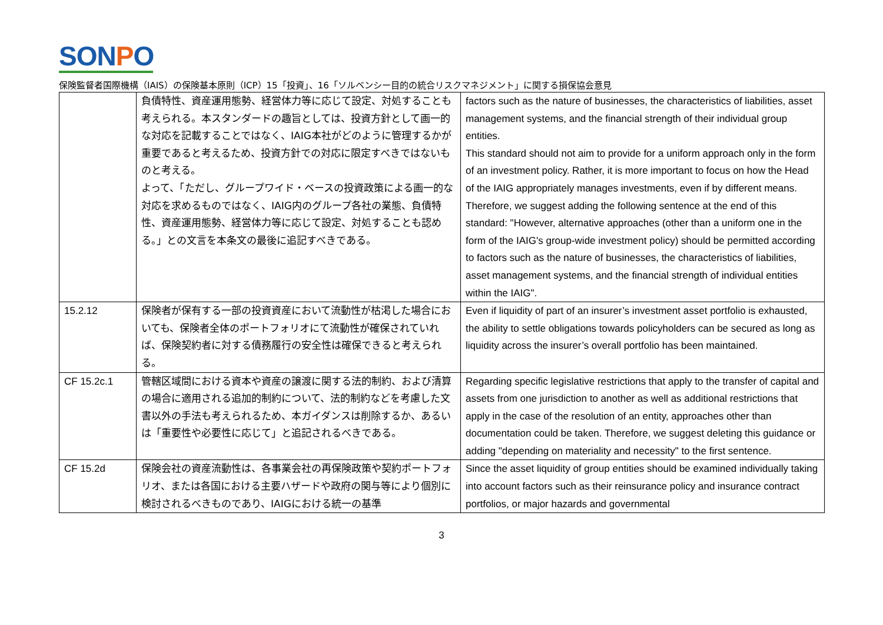SONPO
保険監督者国際機構（IAIS）の保険基本原則（ICP）15「投資」、16「ソルベンシー目的の統合リスクマネジメント」に関する損保協会意見
| | 負債特性、資産運用態勢、経営体力等に応じて設定、対処することも考えられる。本スタンダードの趣旨としては、投資方針として画一的な対応を記載することではなく、IAIG本社がどのように管理するかが重要であると考えるため、投資方針での対応に限定すべきではないものと考える。 よって、「ただし、グループワイド・ベースの投資政策による画一的な対応を求めるものではなく、IAIG内のグループ各社の業態、負債特性、資産運用態勢、経営体力等に応じて設定、対処することも認める。」との文言を本条文の最後に追記すべきである。 | factors such as the nature of businesses, the characteristics of liabilities, asset management systems, and the financial strength of their individual group entities. This standard should not aim to provide for a uniform approach only in the form of an investment policy. Rather, it is more important to focus on how the Head of the IAIG appropriately manages investments, even if by different means. Therefore, we suggest adding the following sentence at the end of this standard: "However, alternative approaches (other than a uniform one in the form of the IAIG's group-wide investment policy) should be permitted according to factors such as the nature of businesses, the characteristics of liabilities, asset management systems, and the financial strength of individual entities within the IAIG". |
| 15.2.12 | 保険者が保有する一部の投資資産において流動性が枯渇した場合においても、保険者全体のポートフォリオにて流動性が確保されていれば、保険契約者に対する債務履行の安全性は確保できると考えられる。 | Even if liquidity of part of an insurer’s investment asset portfolio is exhausted, the ability to settle obligations towards policyholders can be secured as long as liquidity across the insurer’s overall portfolio has been maintained. |
| CF 15.2c.1 | 管轄区域間における資本や資産の譲渡に関する法的制約、および清算の場合に適用される追加的制約について、法的制約などを考慮した文書以外の手法も考えられるため、本ガイダンスは削除するか、あるいは「重要性や必要性に応じて」と追記されるべきである。 | Regarding specific legislative restrictions that apply to the transfer of capital and assets from one jurisdiction to another as well as additional restrictions that apply in the case of the resolution of an entity, approaches other than documentation could be taken. Therefore, we suggest deleting this guidance or adding "depending on materiality and necessity" to the first sentence. |
| CF 15.2d | 保険会社の資産流動性は、各事業会社の再保険政策や契約ポートフォリオ、または各国における主要ハザードや政府の関与等により個別に検討されるべきものであり、IAIGにおける統一の基準 | Since the asset liquidity of group entities should be examined individually taking into account factors such as their reinsurance policy and insurance contract portfolios, or major hazards and governmental |
3